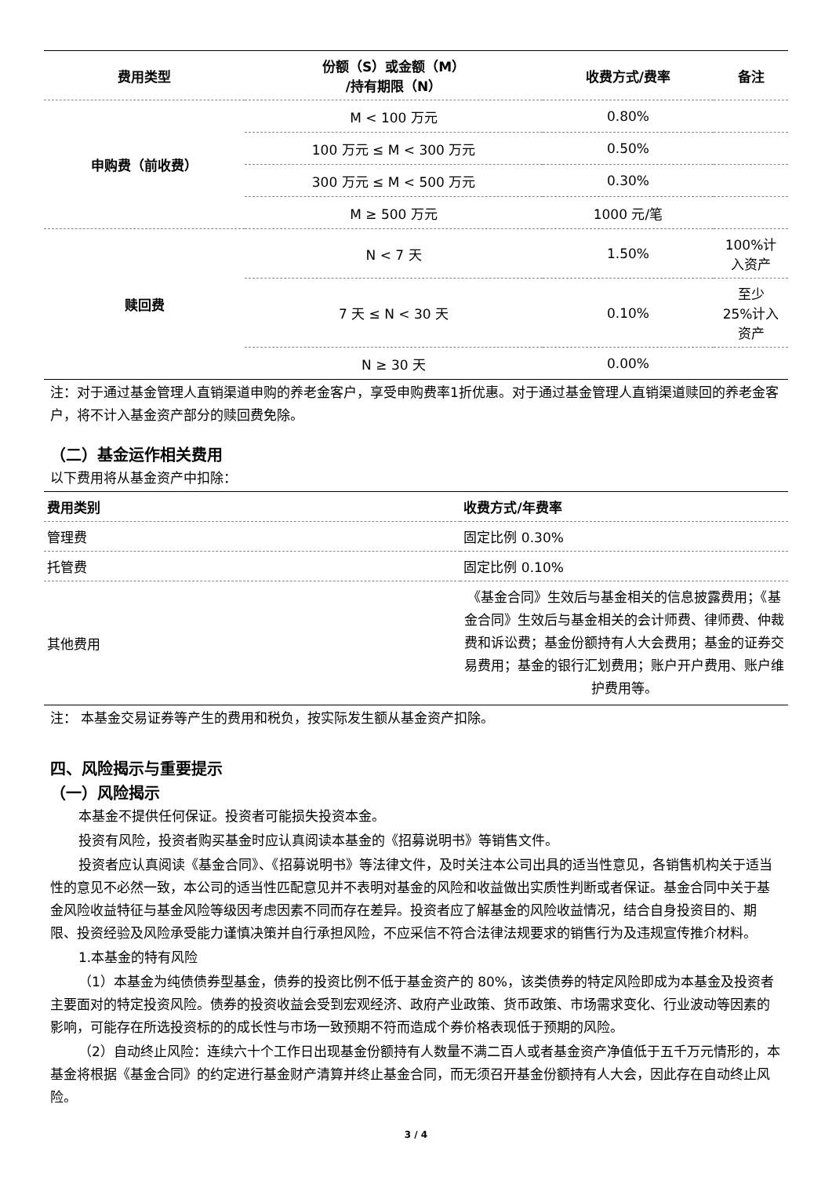| 费用类型 | 份额（S）或金额（M） /持有期限（N） | 收费方式/费率 | 备注 |
| --- | --- | --- | --- |
| 申购费（前收费） | M < 100 万元 | 0.80% | |
| | 100 万元 ≤ M < 300 万元 | 0.50% | |
| | 300 万元 ≤ M < 500 万元 | 0.30% | |
| | M ≥ 500 万元 | 1000 元/笔 | |
| 赎回费 | N < 7 天 | 1.50% | 100%计 入资产 |
| | 7 天 ≤ N < 30 天 | 0.10% | 至少 25%计入 资产 |
| | N ≥ 30 天 | 0.00% | |
注：对于通过基金管理人直销渠道申购的养老金客户，享受申购费率1折优惠。对于通过基金管理人直销渠道赎回的养老金客户，将不计入基金资产部分的赎回费免除。
（二）基金运作相关费用
以下费用将从基金资产中扣除：
| 费用类别 | 收费方式/年费率 |
| --- | --- |
| 管理费 | 固定比例 0.30% |
| 托管费 | 固定比例 0.10% |
| 其他费用 | 《基金合同》生效后与基金相关的信息披露费用；《基金合同》生效后与基金相关的会计师费、律师费、仲裁费和诉讼费；基金份额持有人大会费用；基金的证券交易费用；基金的银行汇划费用；账户开户费用、账户维护费用等。 |
注： 本基金交易证券等产生的费用和税负，按实际发生额从基金资产扣除。
四、风险揭示与重要提示
（一）风险揭示
本基金不提供任何保证。投资者可能损失投资本金。
投资有风险，投资者购买基金时应认真阅读本基金的《招募说明书》等销售文件。
投资者应认真阅读《基金合同》、《招募说明书》等法律文件，及时关注本公司出具的适当性意见，各销售机构关于适当性的意见不必然一致，本公司的适当性匹配意见并不表明对基金的风险和收益做出实质性判断或者保证。基金合同中关于基金风险收益特征与基金风险等级因考虑因素不同而存在差异。投资者应了解基金的风险收益情况，结合自身投资目的、期限、投资经验及风险承受能力谨慎决策并自行承担风险，不应采信不符合法律法规要求的销售行为及违规宣传推介材料。
1.本基金的特有风险
（1）本基金为纯债债券型基金，债券的投资比例不低于基金资产的 80%，该类债券的特定风险即成为本基金及投资者主要面对的特定投资风险。债券的投资收益会受到宏观经济、政府产业政策、货币政策、市场需求变化、行业波动等因素的影响，可能存在所选投资标的的成长性与市场一致预期不符而造成个券价格表现低于预期的风险。
（2）自动终止风险：连续六十个工作日出现基金份额持有人数量不满二百人或者基金资产净值低于五千万元情形的，本基金将根据《基金合同》的约定进行基金财产清算并终止基金合同，而无须召开基金份额持有人大会，因此存在自动终止风险。
3 / 4